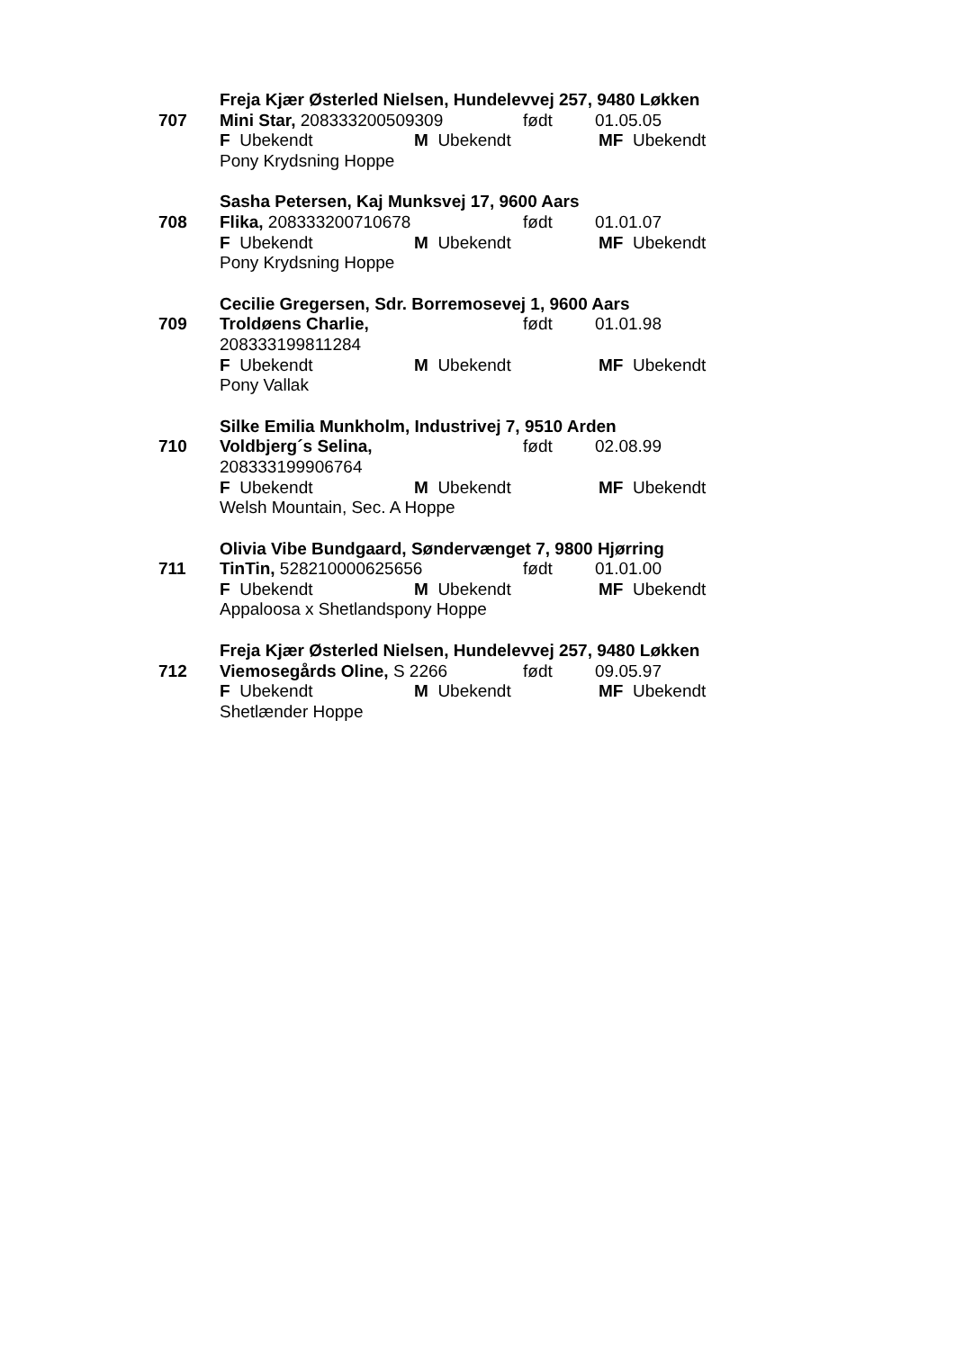Freja Kjær Østerled Nielsen, Hundelevvej 257, 9480 Løkken
707 Mini Star, 208333200509309 født 01.05.05
F Ubekendt M Ubekendt MF Ubekendt
Pony Krydsning Hoppe
Sasha Petersen, Kaj Munksvej 17, 9600 Aars
708 Flika, 208333200710678 født 01.01.07
F Ubekendt M Ubekendt MF Ubekendt
Pony Krydsning Hoppe
Cecilie Gregersen, Sdr. Borremosevej 1, 9600 Aars
709 Troldøens Charlie, født 01.01.98
208333199811284
F Ubekendt M Ubekendt MF Ubekendt
Pony Vallak
Silke Emilia Munkholm, Industrivej 7, 9510 Arden
710 Voldbjerg´s Selina, født 02.08.99
208333199906764
F Ubekendt M Ubekendt MF Ubekendt
Welsh Mountain, Sec. A Hoppe
Olivia Vibe Bundgaard, Søndervænget 7, 9800 Hjørring
711 TinTin, 528210000625656 født 01.01.00
F Ubekendt M Ubekendt MF Ubekendt
Appaloosa x Shetlandspony Hoppe
Freja Kjær Østerled Nielsen, Hundelevvej 257, 9480 Løkken
712 Viemosegårds Oline, S 2266 født 09.05.97
F Ubekendt M Ubekendt MF Ubekendt
Shetlænder Hoppe